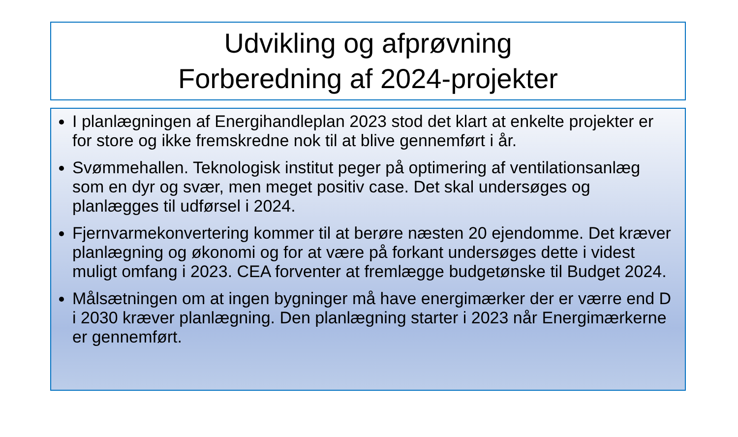Udvikling og afprøvning
Forberedning af 2024-projekter
I planlægningen af Energihandleplan 2023 stod det klart at enkelte projekter er for store og ikke fremskredne nok til at blive gennemført i år.
Svømmehallen. Teknologisk institut peger på optimering af ventilationsanlæg som en dyr og svær, men meget positiv case. Det skal undersøges og planlægges til udførsel i 2024.
Fjernvarmekonvertering kommer til at berøre næsten 20 ejendomme. Det kræver planlægning og økonomi og for at være på forkant undersøges dette i videst muligt omfang i 2023. CEA forventer at fremlægge budgetønske til Budget 2024.
Målsætningen om at ingen bygninger må have energimærker der er værre end D i 2030 kræver planlægning. Den planlægning starter i 2023 når Energimærkerne er gennemført.